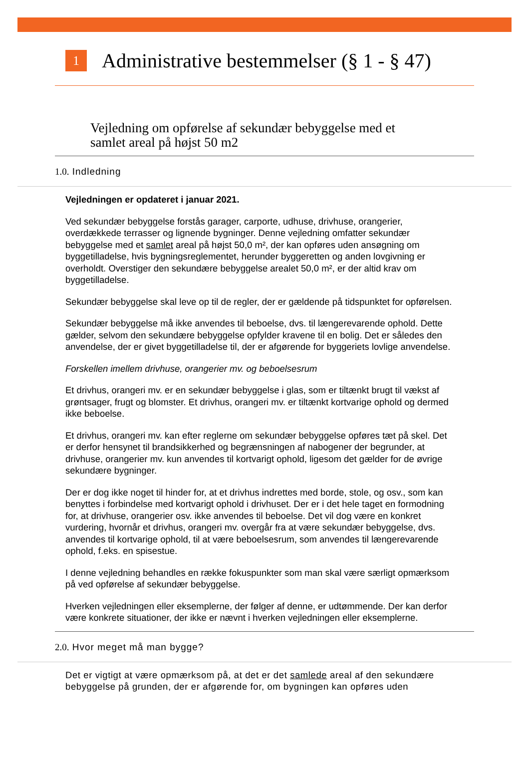1
Administrative bestemmelser (§ 1 - § 47)
Vejledning om opførelse af sekundær bebyggelse med et
samlet areal på højst 50 m2
1.0. Indledning
Vejledningen er opdateret i januar 2021.
Ved sekundær bebyggelse forstås garager, carporte, udhuse, drivhuse, orangerier, overdækkede terrasser og lignende bygninger. Denne vejledning omfatter sekundær bebyggelse med et samlet areal på højst 50,0 m², der kan opføres uden ansøgning om byggetilladelse, hvis bygningsreglementet, herunder byggeretten og anden lovgivning er overholdt. Overstiger den sekundære bebyggelse arealet 50,0 m², er der altid krav om byggetilladelse.
Sekundær bebyggelse skal leve op til de regler, der er gældende på tidspunktet for opførelsen.
Sekundær bebyggelse må ikke anvendes til beboelse, dvs. til længerevarende ophold. Dette gælder, selvom den sekundære bebyggelse opfylder kravene til en bolig. Det er således den anvendelse, der er givet byggetilladelse til, der er afgørende for byggeriets lovlige anvendelse.
Forskellen imellem drivhuse, orangerier mv. og beboelsesrum
Et drivhus, orangeri mv. er en sekundær bebyggelse i glas, som er tiltænkt brugt til vækst af grøntsager, frugt og blomster. Et drivhus, orangeri mv. er tiltænkt kortvarige ophold og dermed ikke beboelse.
Et drivhus, orangeri mv. kan efter reglerne om sekundær bebyggelse opføres tæt på skel. Det er derfor hensynet til brandsikkerhed og begrænsningen af nabogener der begrunder, at drivhuse, orangerier mv. kun anvendes til kortvarigt ophold, ligesom det gælder for de øvrige sekundære bygninger.
Der er dog ikke noget til hinder for, at et drivhus indrettes med borde, stole, og osv., som kan benyttes i forbindelse med kortvarigt ophold i drivhuset. Der er i det hele taget en formodning for, at drivhuse, orangerier osv. ikke anvendes til beboelse. Det vil dog være en konkret vurdering, hvornår et drivhus, orangeri mv. overgår fra at være sekundær bebyggelse, dvs. anvendes til kortvarige ophold, til at være beboelsesrum, som anvendes til længerevarende ophold, f.eks. en spisestue.
I denne vejledning behandles en række fokuspunkter som man skal være særligt opmærksom på ved opførelse af sekundær bebyggelse.
Hverken vejledningen eller eksemplerne, der følger af denne, er udtømmende. Der kan derfor være konkrete situationer, der ikke er nævnt i hverken vejledningen eller eksemplerne.
2.0. Hvor meget må man bygge?
Det er vigtigt at være opmærksom på, at det er det samlede areal af den sekundære bebyggelse på grunden, der er afgørende for, om bygningen kan opføres uden